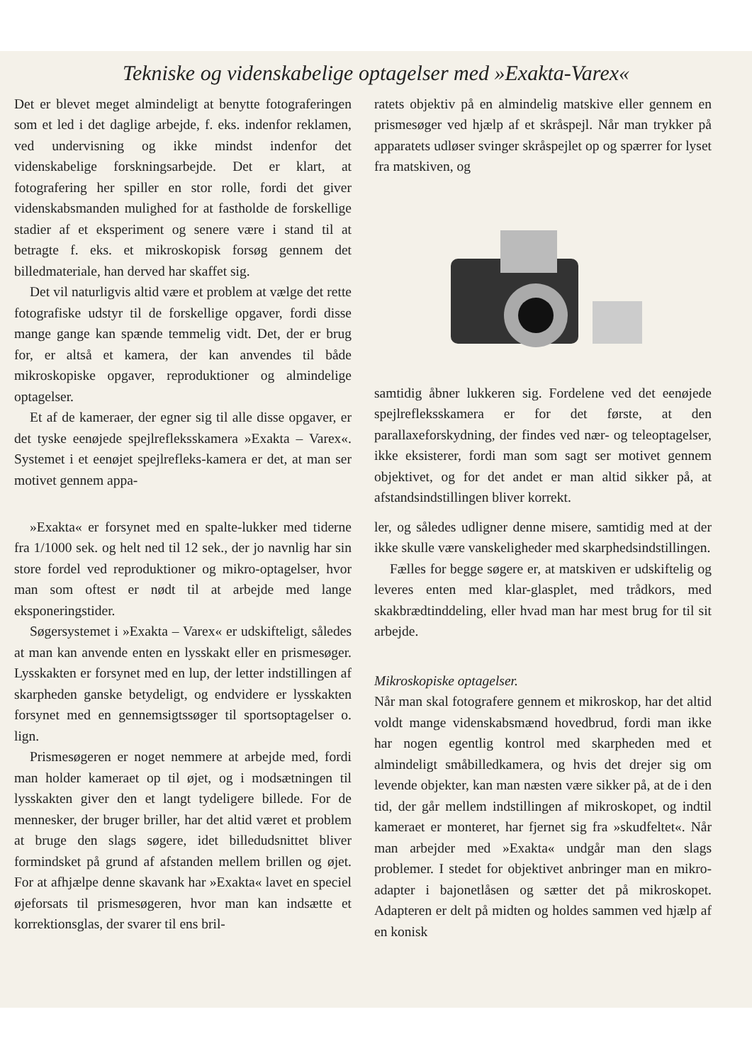Tekniske og videnskabelige optagelser med »Exakta-Varex«
Det er blevet meget almindeligt at benytte fotograferingen som et led i det daglige arbejde, f. eks. indenfor reklamen, ved undervisning og ikke mindst indenfor det videnskabelige forskningsarbejde. Det er klart, at fotografering her spiller en stor rolle, fordi det giver videnskabsmanden mulighed for at fastholde de forskellige stadier af et eksperiment og senere være i stand til at betragte f. eks. et mikroskopisk forsøg gennem det billedmateriale, han derved har skaffet sig.
Det vil naturligvis altid være et problem at vælge det rette fotografiske udstyr til de forskellige opgaver, fordi disse mange gange kan spænde temmelig vidt. Det, der er brug for, er altså et kamera, der kan anvendes til både mikroskopiske opgaver, reproduktioner og almindelige optagelser.
Et af de kameraer, der egner sig til alle disse opgaver, er det tyske eenøjede spejlrefleksskamera »Exakta – Varex«. Systemet i et eenøjet spejlrefleks-kamera er det, at man ser motivet gennem appa-
ratets objektiv på en almindelig matskive eller gennem en prismesøger ved hjælp af et skråspejl. Når man trykker på apparatets udløser svinger skråspejlet op og spærrer for lyset fra matskiven, og
samtidig åbner lukkeren sig. Fordelene ved det eenøjede spejlrefleksskamera er for det første, at den parallaxeforskydning, der findes ved nær- og teleoptagelser, ikke eksisterer, fordi man som sagt ser motivet gennem objektivet, og for det andet er man altid sikker på, at afstandsindstillingen bliver korrekt.
»Exakta« er forsynet med en spalte-lukker med tiderne fra 1/1000 sek. og helt ned til 12 sek., der jo navnlig har sin store fordel ved reproduktioner og mikro-optagelser, hvor man som oftest er nødt til at arbejde med lange eksponeringstider.
Søgersystemet i »Exakta – Varex« er udskifteligt, således at man kan anvende enten en lysskakt eller en prismesøger. Lysskakten er forsynet med en lup, der letter indstillingen af skarpheden ganske betydeligt, og endvidere er lysskakten forsynet med en gennemsigtssøger til sportsoptagelser o. lign.
Prismesøgeren er noget nemmere at arbejde med, fordi man holder kameraet op til øjet, og i modsætningen til lysskakten giver den et langt tydeligere billede. For de mennesker, der bruger briller, har det altid været et problem at bruge den slags søgere, idet billedudsnittet bliver formindsket på grund af afstanden mellem brillen og øjet. For at afhjælpe denne skavank har »Exakta« lavet en speciel øjeforsats til prismesøgeren, hvor man kan indsætte et korrektionsglas, der svarer til ens bril-
ler, og således udligner denne misere, samtidig med at der ikke skulle være vanskeligheder med skarphedsindstillingen.
Fælles for begge søgere er, at matskiven er udskiftelig og leveres enten med klar-glasplet, med trådkors, med skakbrædtinddeling, eller hvad man har mest brug for til sit arbejde.
Mikroskopiske optagelser.
Når man skal fotografere gennem et mikroskop, har det altid voldt mange videnskabsmænd hovedbrud, fordi man ikke har nogen egentlig kontrol med skarpheden med et almindeligt småbilledkamera, og hvis det drejer sig om levende objekter, kan man næsten være sikker på, at de i den tid, der går mellem indstillingen af mikroskopet, og indtil kameraet er monteret, har fjernet sig fra »skudfeltet«. Når man arbejder med »Exakta« undgår man den slags problemer. I stedet for objektivet anbringer man en mikro-adapter i bajonetlåsen og sætter det på mikroskopet. Adapteren er delt på midten og holdes sammen ved hjælp af en konisk